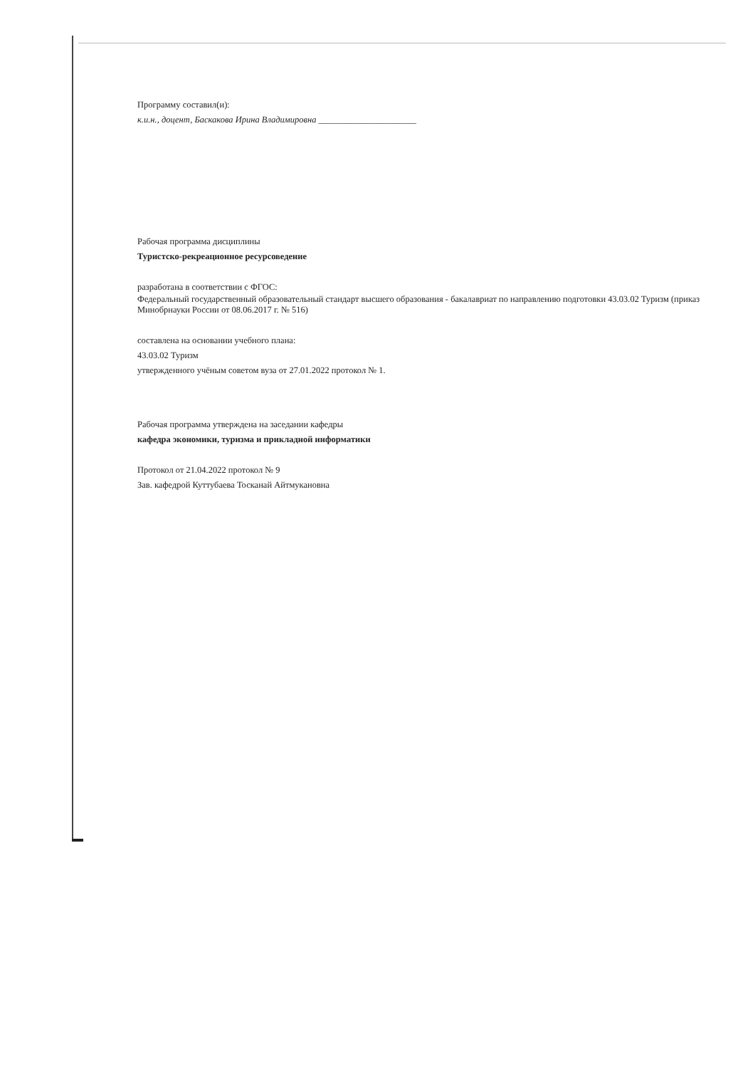Программу составил(и):
к.и.н., доцент, Баскакова Ирина Владимировна ______________________
Рабочая программа дисциплины
Туристско-рекреационное ресурсоведение
разработана в соответствии с ФГОС:
Федеральный государственный образовательный стандарт высшего образования - бакалавриат по направлению подготовки 43.03.02 Туризм (приказ Минобрнауки России от 08.06.2017 г. № 516)
составлена на основании учебного плана:
43.03.02 Туризм
утвержденного учёным советом вуза от 27.01.2022 протокол № 1.
Рабочая программа утверждена на заседании кафедры
кафедра экономики, туризма и прикладной информатики
Протокол от 21.04.2022 протокол № 9
Зав. кафедрой Куттубаева Тосканай Айтмукановна